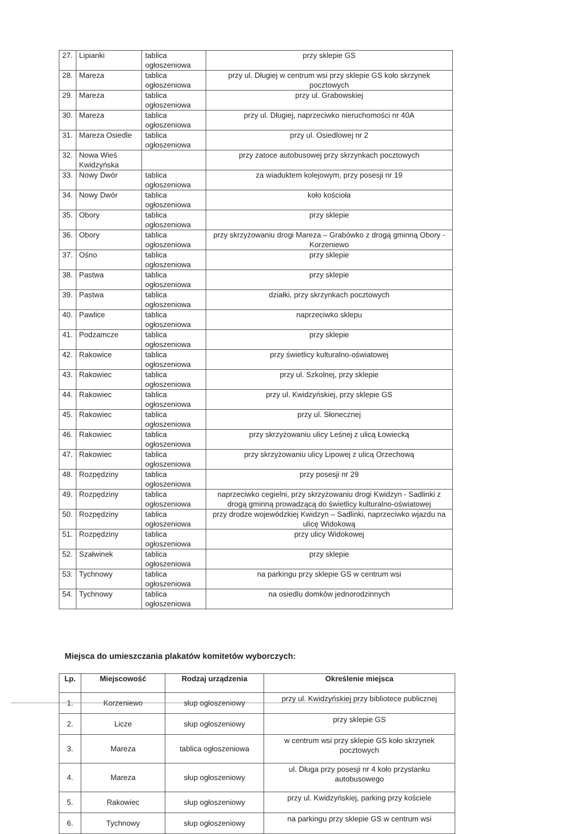| 27. | Lipianki | tablica ogłoszeniowa | przy sklepie GS |
| 28. | Mareza | tablica ogłoszeniowa | przy ul. Długiej w centrum wsi przy sklepie GS koło skrzynek pocztowych |
| 29. | Mareza | tablica ogłoszeniowa | przy ul. Grabowskiej |
| 30. | Mareza | tablica ogłoszeniowa | przy ul. Długiej, naprzeciwko nieruchomości nr 40A |
| 31. | Mareza Osiedle | tablica ogłoszeniowa | przy ul. Osiedlowej nr 2 |
| 32. | Nowa Wieś Kwidzyńska | | przy zatoce autobusowej przy skrzynkach pocztowych |
| 33. | Nowy Dwór | tablica ogłoszeniowa | za wiaduktem kolejowym, przy posesji nr 19 |
| 34. | Nowy Dwór | tablica ogłoszeniowa | koło kościoła |
| 35. | Obory | tablica ogłoszeniowa | przy sklepie |
| 36. | Obory | tablica ogłoszeniowa | przy skrzyżowaniu drogi Mareza – Grabówko z drogą gminną Obory - Korzeniewo |
| 37. | Ośno | tablica ogłoszeniowa | przy sklepie |
| 38. | Pastwa | tablica ogłoszeniowa | przy sklepie |
| 39. | Pastwa | tablica ogłoszeniowa | działki, przy skrzynkach pocztowych |
| 40. | Pawlice | tablica ogłoszeniowa | naprzeciwko sklepu |
| 41. | Podzamcze | tablica ogłoszeniowa | przy sklepie |
| 42. | Rakowice | tablica ogłoszeniowa | przy świetlicy kulturalno-oświatowej |
| 43. | Rakowiec | tablica ogłoszeniowa | przy ul. Szkolnej, przy sklepie |
| 44. | Rakowiec | tablica ogłoszeniowa | przy ul. Kwidzyńskiej, przy sklepie GS |
| 45. | Rakowiec | tablica ogłoszeniowa | przy ul. Słonecznej |
| 46. | Rakowiec | tablica ogłoszeniowa | przy skrzyżowaniu ulicy Leśnej z ulicą Łowiecką |
| 47. | Rakowiec | tablica ogłoszeniowa | przy skrzyżowaniu ulicy Lipowej z ulicą Orzechową |
| 48. | Rozpędziny | tablica ogłoszeniowa | przy posesji nr 29 |
| 49. | Rozpędziny | tablica ogłoszeniowa | naprzeciwko cegielni, przy skrzyżowaniu drogi Kwidzyn - Sadlinki z drogą gminną prowadzącą do świetlicy kulturalno-oświatowej |
| 50. | Rozpędziny | tablica ogłoszeniowa | przy drodze wojewódzkiej Kwidzyn – Sadlinki, naprzeciwko wjazdu na ulicę Widokową |
| 51. | Rozpędziny | tablica ogłoszeniowa | przy ulicy Widokowej |
| 52. | Szałwinek | tablica ogłoszeniowa | przy sklepie |
| 53. | Tychnowy | tablica ogłoszeniowa | na parkingu przy sklepie GS w centrum wsi |
| 54. | Tychnowy | tablica ogłoszeniowa | na osiedlu domków jednorodzinnych |
Miejsca do umieszczania plakatów komitetów wyborczych:
| Lp. | Miejscowość | Rodzaj urządzenia | Określenie miejsca |
| --- | --- | --- | --- |
| 1. | Korzeniewo | słup ogłoszeniowy | przy ul. Kwidzyńskiej przy bibliotece publicznej |
| 2. | Licze | słup ogłoszeniowy | przy sklepie GS |
| 3. | Mareza | tablica ogłoszeniowa | w centrum wsi przy sklepie GS koło skrzynek pocztowych |
| 4. | Mareza | słup ogłoszeniowy | ul. Długa przy posesji nr 4 koło przystanku autobusowego |
| 5. | Rakowiec | słup ogłoszeniowy | przy ul. Kwidzyńskiej, parking przy kościele |
| 6. | Tychnowy | słup ogłoszeniowy | na parkingu przy sklepie GS w centrum wsi |